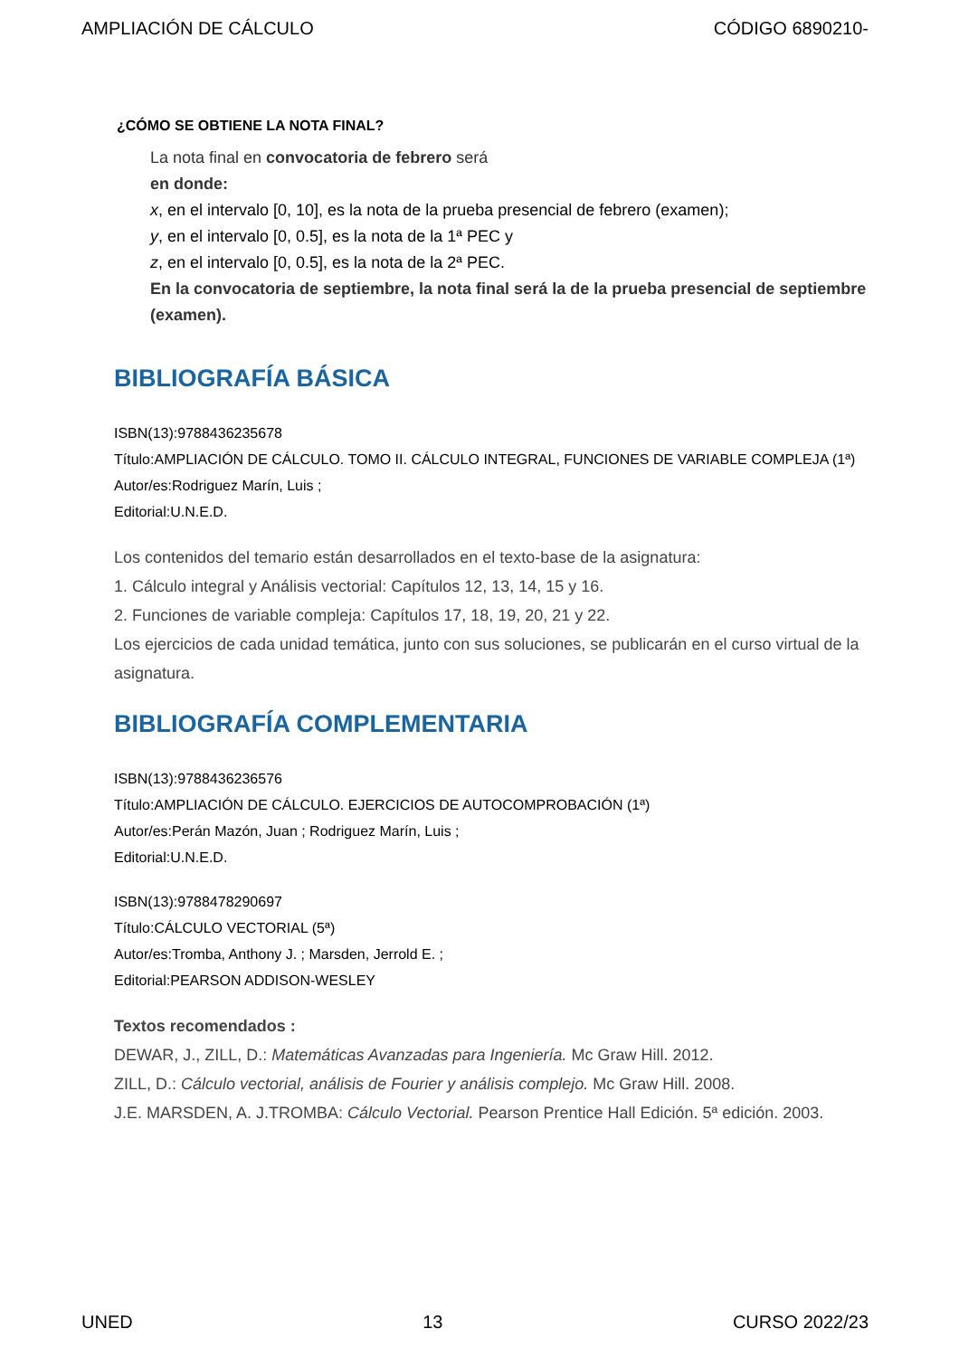AMPLIACIÓN DE CÁLCULO CÓDIGO 6890210-
¿CÓMO SE OBTIENE LA NOTA FINAL?
La nota final en convocatoria de febrero será
en donde:
x, en el intervalo [0, 10], es la nota de la prueba presencial de febrero (examen);
y, en el intervalo [0, 0.5], es la nota de la 1ª PEC y
z, en el intervalo [0, 0.5], es la nota de la 2ª PEC.
En la convocatoria de septiembre, la nota final será la de la prueba presencial de septiembre (examen).
BIBLIOGRAFÍA BÁSICA
ISBN(13):9788436235678
Título:AMPLIACIÓN DE CÁLCULO. TOMO II. CÁLCULO INTEGRAL, FUNCIONES DE VARIABLE COMPLEJA (1ª)
Autor/es:Rodriguez Marín, Luis ;
Editorial:U.N.E.D.
Los contenidos del temario están desarrollados en el texto-base de la asignatura:
1. Cálculo integral y Análisis vectorial: Capítulos 12, 13, 14, 15 y 16.
2. Funciones de variable compleja: Capítulos 17, 18, 19, 20, 21 y 22.
Los ejercicios de cada unidad temática, junto con sus soluciones, se publicarán en el curso virtual de la asignatura.
BIBLIOGRAFÍA COMPLEMENTARIA
ISBN(13):9788436236576
Título:AMPLIACIÓN DE CÁLCULO. EJERCICIOS DE AUTOCOMPROBACIÓN (1ª)
Autor/es:Perán Mazón, Juan ; Rodriguez Marín, Luis ;
Editorial:U.N.E.D.
ISBN(13):9788478290697
Título:CÁLCULO VECTORIAL (5ª)
Autor/es:Tromba, Anthony J. ; Marsden, Jerrold E. ;
Editorial:PEARSON ADDISON-WESLEY
Textos recomendados :
DEWAR, J., ZILL, D.: Matemáticas Avanzadas para Ingeniería. Mc Graw Hill. 2012.
ZILL, D.: Cálculo vectorial, análisis de Fourier y análisis complejo. Mc Graw Hill. 2008.
J.E. MARSDEN, A. J.TROMBA: Cálculo Vectorial. Pearson Prentice Hall Edición. 5ª edición. 2003.
UNED 13 CURSO 2022/23